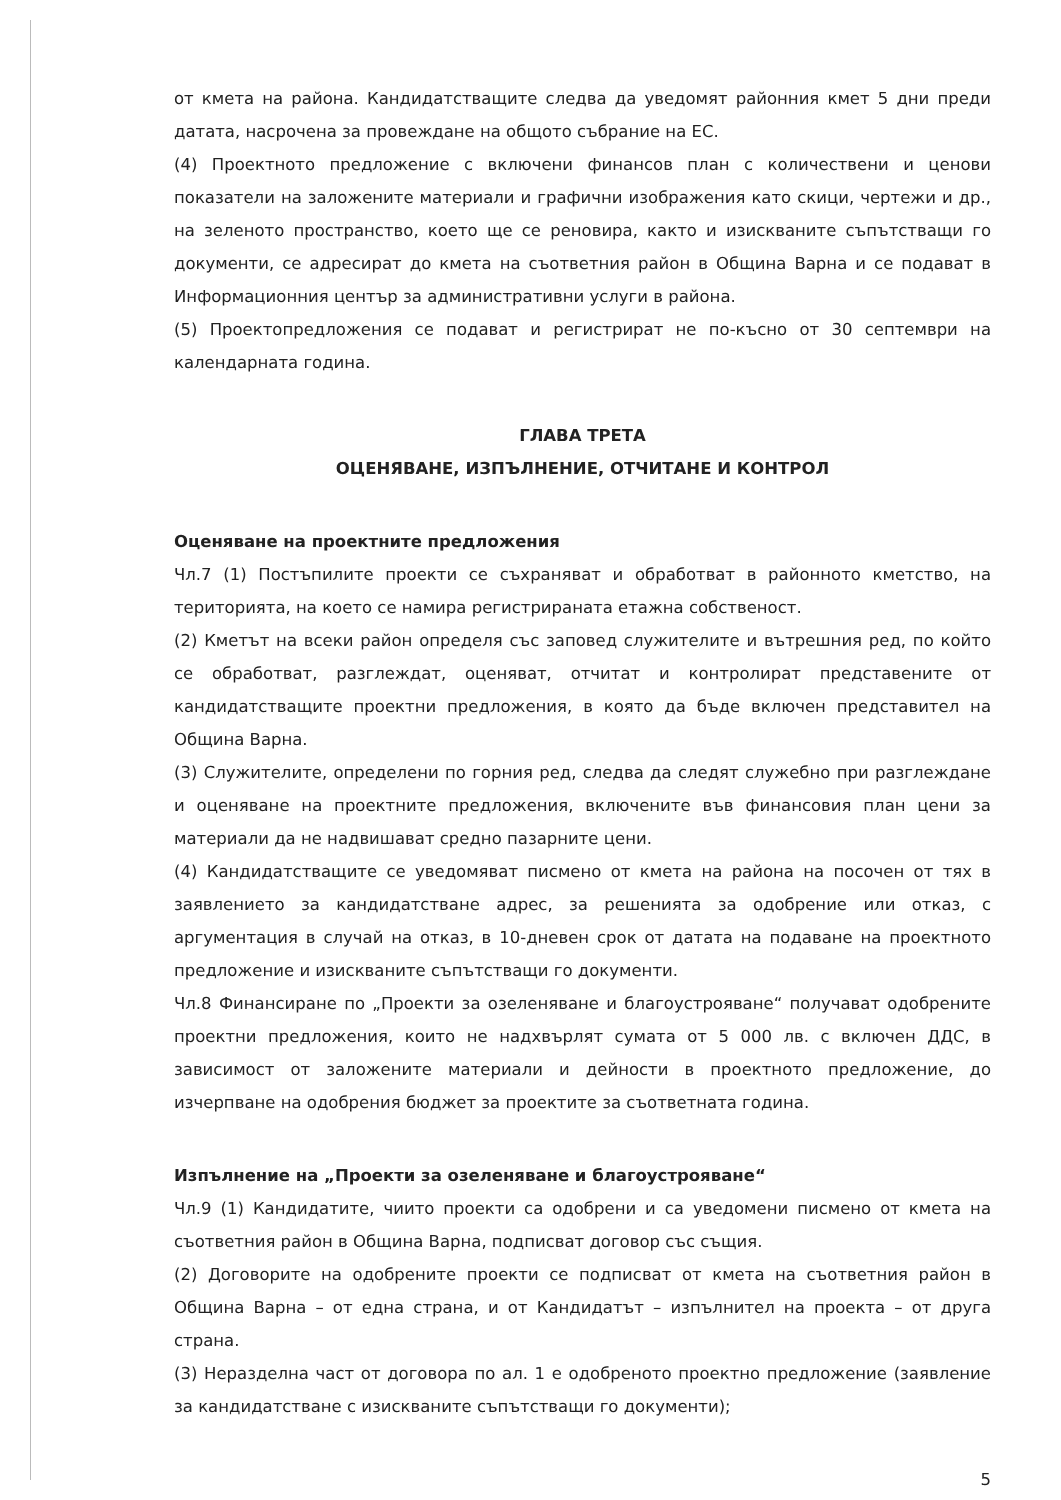от кмета на района. Кандидатстващите следва да уведомят районния кмет 5 дни преди датата, насрочена за провеждане на общото събрание на ЕС.
(4) Проектното предложение с включени финансов план с количествени и ценови показатели на заложените материали и графични изображения като скици, чертежи и др., на зеленото пространство, което ще се реновира, както и изискваните съпътстващи го документи, се адресират до кмета на съответния район в Община Варна и се подават в Информационния център за административни услуги в района.
(5) Проектопредложения се подават и регистрират не по-късно от 30 септември на календарната година.
ГЛАВА ТРЕТА
ОЦЕНЯВАНЕ, ИЗПЪЛНЕНИЕ, ОТЧИТАНЕ И КОНТРОЛ
Оценяване на проектните предложения
Чл.7 (1) Постъпилите проекти се съхраняват и обработват в районното кметство, на територията, на което се намира регистрираната етажна собственост.
(2) Кметът на всеки район определя със заповед служителите и вътрешния ред, по който се обработват, разглеждат, оценяват, отчитат и контролират представените от кандидатстващите проектни предложения, в която да бъде включен представител на Община Варна.
(3) Служителите, определени по горния ред, следва да следят служебно при разглеждане и оценяване на проектните предложения, включените във финансовия план цени за материали да не надвишават средно пазарните цени.
(4) Кандидатстващите се уведомяват писмено от кмета на района на посочен от тях в заявлението за кандидатстване адрес, за решенията за одобрение или отказ, с аргументация в случай на отказ, в 10-дневен срок от датата на подаване на проектното предложение и изискваните съпътстващи го документи.
Чл.8 Финансиране по „Проекти за озеленяване и благоустрояване“ получават одобрените проектни предложения, които не надхвърлят сумата от 5 000 лв. с включен ДДС, в зависимост от заложените материали и дейности в проектното предложение, до изчерпване на одобрения бюджет за проектите за съответната година.
Изпълнение на „Проекти за озеленяване и благоустрояване“
Чл.9 (1) Кандидатите, чиито проекти са одобрени и са уведомени писмено от кмета на съответния район в Община Варна, подписват договор със същия.
(2) Договорите на одобрените проекти се подписват от кмета на съответния район в Община Варна – от една страна, и от Кандидатът – изпълнител на проекта – от друга страна.
(3) Неразделна част от договора по ал. 1 е одобреното проектно предложение (заявление за кандидатстване с изискваните съпътстващи го документи);
5